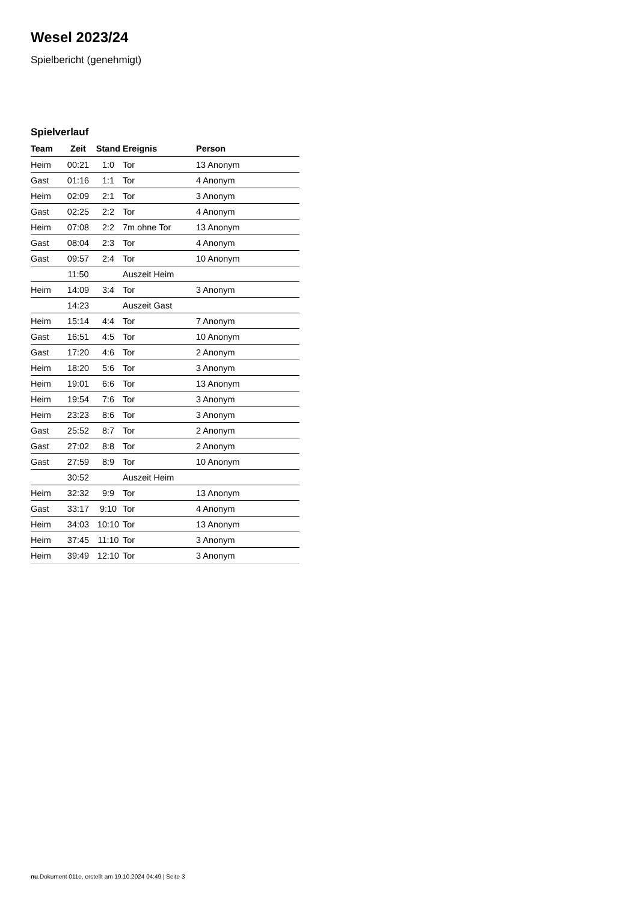Wesel 2023/24
Spielbericht (genehmigt)
Spielverlauf
| Team | Zeit | Stand | Ereignis | Person |
| --- | --- | --- | --- | --- |
| Heim | 00:21 | 1:0 | Tor | 13 Anonym |
| Gast | 01:16 | 1:1 | Tor | 4 Anonym |
| Heim | 02:09 | 2:1 | Tor | 3 Anonym |
| Gast | 02:25 | 2:2 | Tor | 4 Anonym |
| Heim | 07:08 | 2:2 | 7m ohne Tor | 13 Anonym |
| Gast | 08:04 | 2:3 | Tor | 4 Anonym |
| Gast | 09:57 | 2:4 | Tor | 10 Anonym |
| | 11:50 | | Auszeit Heim | |
| Heim | 14:09 | 3:4 | Tor | 3 Anonym |
| | 14:23 | | Auszeit Gast | |
| Heim | 15:14 | 4:4 | Tor | 7 Anonym |
| Gast | 16:51 | 4:5 | Tor | 10 Anonym |
| Gast | 17:20 | 4:6 | Tor | 2 Anonym |
| Heim | 18:20 | 5:6 | Tor | 3 Anonym |
| Heim | 19:01 | 6:6 | Tor | 13 Anonym |
| Heim | 19:54 | 7:6 | Tor | 3 Anonym |
| Heim | 23:23 | 8:6 | Tor | 3 Anonym |
| Gast | 25:52 | 8:7 | Tor | 2 Anonym |
| Gast | 27:02 | 8:8 | Tor | 2 Anonym |
| Gast | 27:59 | 8:9 | Tor | 10 Anonym |
| | 30:52 | | Auszeit Heim | |
| Heim | 32:32 | 9:9 | Tor | 13 Anonym |
| Gast | 33:17 | 9:10 | Tor | 4 Anonym |
| Heim | 34:03 | 10:10 | Tor | 13 Anonym |
| Heim | 37:45 | 11:10 | Tor | 3 Anonym |
| Heim | 39:49 | 12:10 | Tor | 3 Anonym |
nu.Dokument 011e, erstellt am 19.10.2024 04:49 | Seite 3